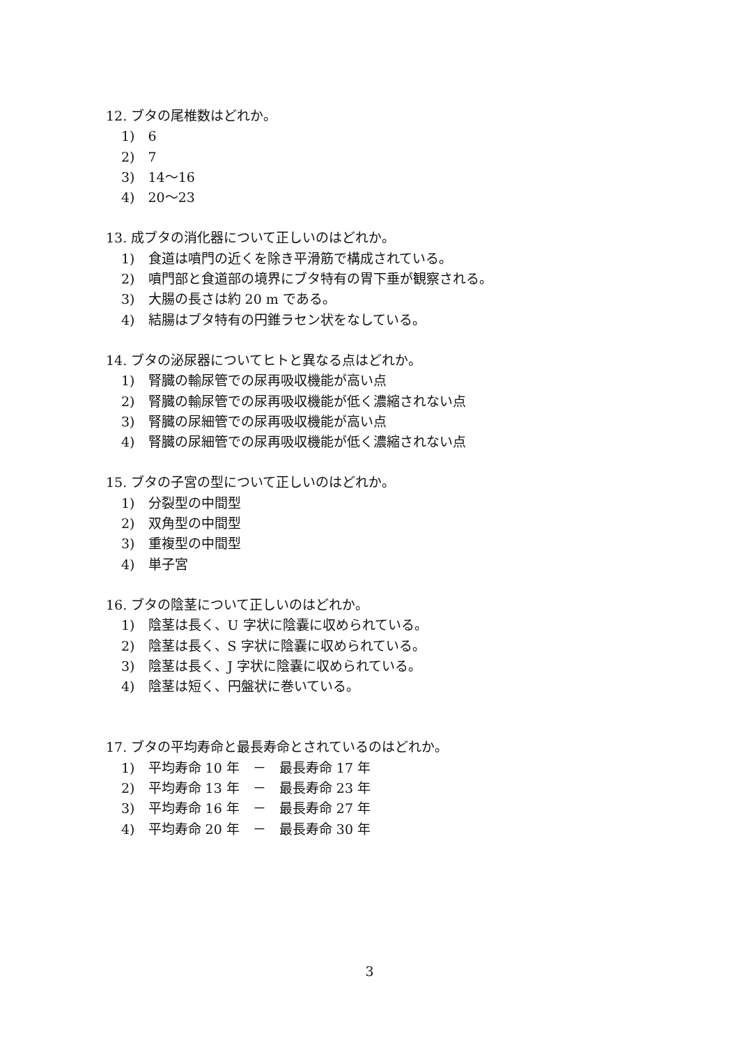12. ブタの尾椎数はどれか。
1)　6
2)　7
3)　14～16
4)　20～23
13. 成ブタの消化器について正しいのはどれか。
1)　食道は噴門の近くを除き平滑筋で構成されている。
2)　噴門部と食道部の境界にブタ特有の胃下垂が観察される。
3)　大腸の長さは約 20 m である。
4)　結腸はブタ特有の円錐ラセン状をなしている。
14. ブタの泌尿器についてヒトと異なる点はどれか。
1)　腎臓の輸尿管での尿再吸収機能が高い点
2)　腎臓の輸尿管での尿再吸収機能が低く濃縮されない点
3)　腎臓の尿細管での尿再吸収機能が高い点
4)　腎臓の尿細管での尿再吸収機能が低く濃縮されない点
15. ブタの子宮の型について正しいのはどれか。
1)　分裂型の中間型
2)　双角型の中間型
3)　重複型の中間型
4)　単子宮
16. ブタの陰茎について正しいのはどれか。
1)　陰茎は長く、U 字状に陰嚢に収められている。
2)　陰茎は長く、S 字状に陰嚢に収められている。
3)　陰茎は長く、J 字状に陰嚢に収められている。
4)　陰茎は短く、円盤状に巻いている。
17. ブタの平均寿命と最長寿命とされているのはどれか。
1)　平均寿命 10 年　－　最長寿命 17 年
2)　平均寿命 13 年　－　最長寿命 23 年
3)　平均寿命 16 年　－　最長寿命 27 年
4)　平均寿命 20 年　－　最長寿命 30 年
3